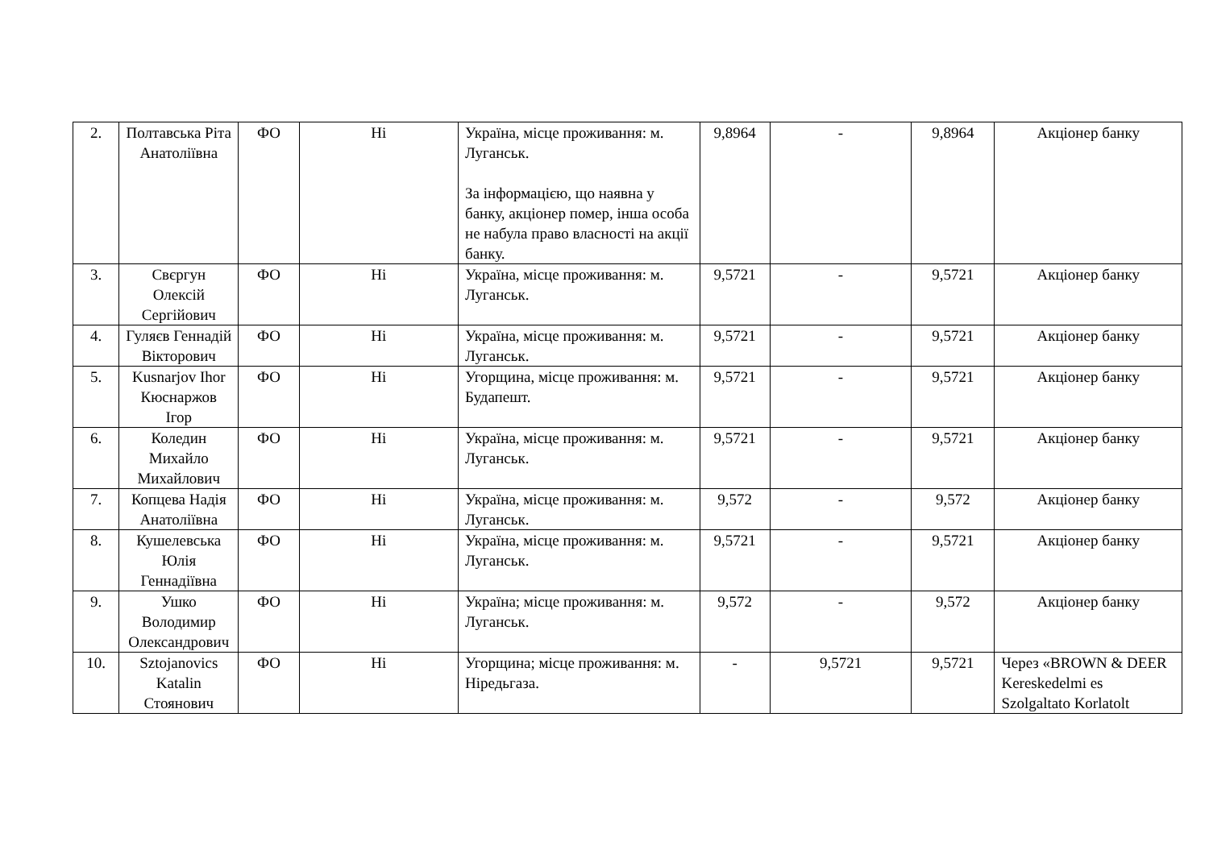| 2. | Полтавська Ріта Анатоліївна | ФО | Ні | Україна, місце проживання: м. Луганськ. За інформацією, що наявна у банку, акціонер помер, інша особа не набула право власності на акції банку. | 9,8964 | - | 9,8964 | Акціонер банку |
| 3. | Свєргун Олексій Сергійович | ФО | Ні | Україна, місце проживання: м. Луганськ. | 9,5721 | - | 9,5721 | Акціонер банку |
| 4. | Гуляєв Геннадій Вікторович | ФО | Ні | Україна, місце проживання: м. Луганськ. | 9,5721 | - | 9,5721 | Акціонер банку |
| 5. | Kusnarjov Ihor Кюснаржов Ігор | ФО | Ні | Угорщина, місце проживання: м. Будапешт. | 9,5721 | - | 9,5721 | Акціонер банку |
| 6. | Коледин Михайло Михайлович | ФО | Ні | Україна, місце проживання: м. Луганськ. | 9,5721 | - | 9,5721 | Акціонер банку |
| 7. | Копцева Надія Анатоліївна | ФО | Ні | Україна, місце проживання: м. Луганськ. | 9,572 | - | 9,572 | Акціонер банку |
| 8. | Кушелевська Юлія Геннадіївна | ФО | Ні | Україна, місце проживання: м. Луганськ. | 9,5721 | - | 9,5721 | Акціонер банку |
| 9. | Ушко Володимир Олександрович | ФО | Ні | Україна; місце проживання: м. Луганськ. | 9,572 | - | 9,572 | Акціонер банку |
| 10. | Sztojanovics Katalin Стоянович | ФО | Ні | Угорщина; місце проживання: м. Ніредьгаза. | - | 9,5721 | 9,5721 | Через «BROWN & DEER Kereskedelmi es Szolgaltato Korlatolt |